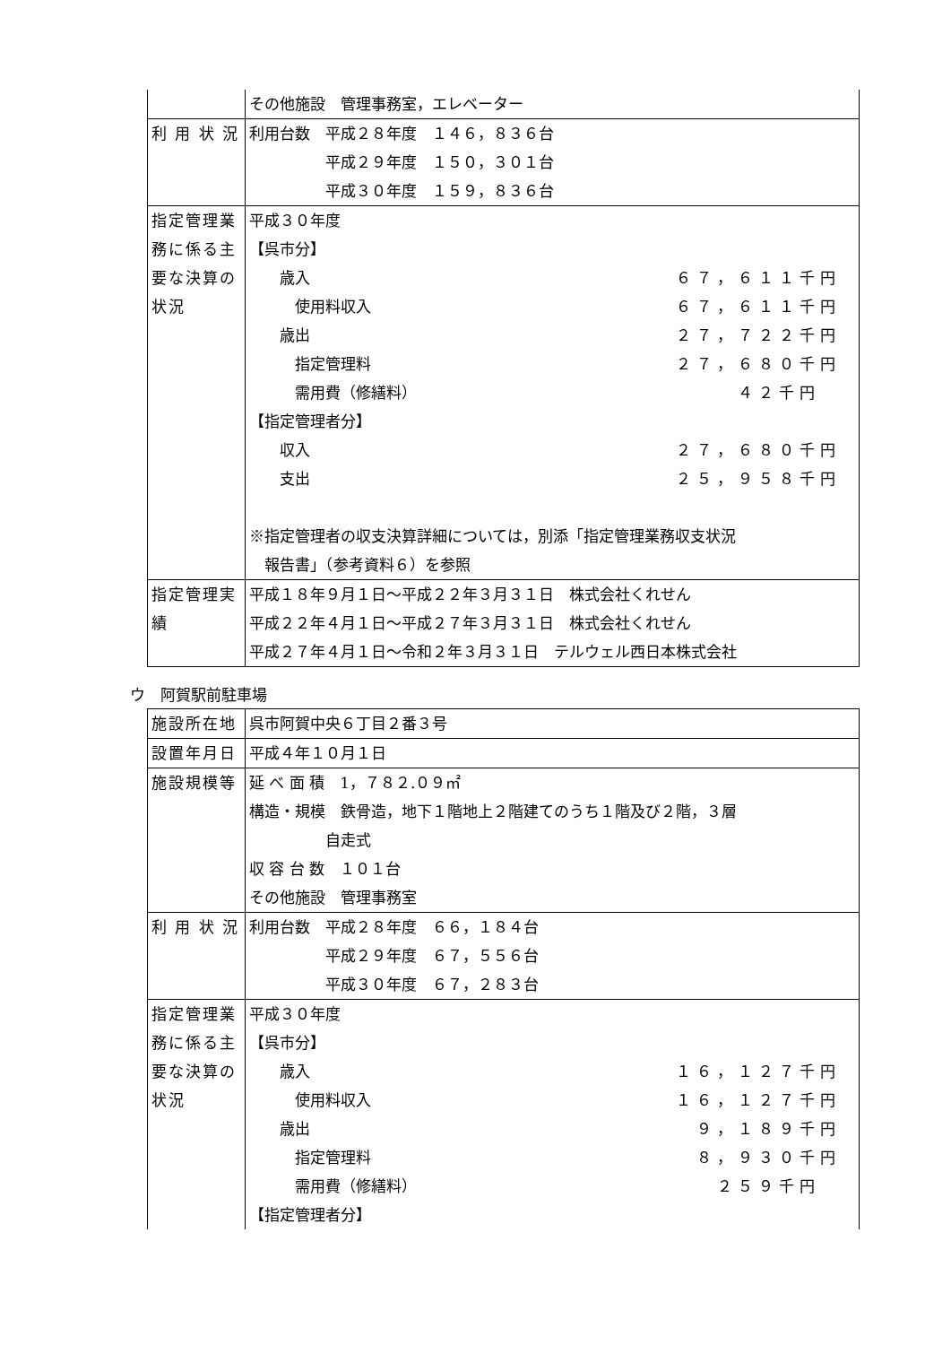| | その他施設 管理事務室，エレベーター |
| 利 用 状 況 | 利用台数 平成２８年度 １４６，８３６台 平成２９年度 １５０，３０１台 平成３０年度 １５９，８３６台 |
| 指定管理業務に係る主要な決算の状況 | 平成３０年度 【呉市分】 歳入 ６７，６１１千円 使用料収入 ６７，６１１千円 歳出 ２７，７２２千円 指定管理料 ２７，６８０千円 需用費（修繕料） ４２千円 【指定管理者分】 収入 ２７，６８０千円 支出 ２５，９５８千円 ※指定管理者の収支決算詳細については，別添「指定管理業務収支状況 報告書」（参考資料６）を参照 |
| 指定管理実績 | 平成１８年９月１日～平成２２年３月３１日 株式会社くれせん 平成２２年４月１日～平成２７年３月３１日 株式会社くれせん 平成２７年４月１日～令和２年３月３１日 テルウェル西日本株式会社 |
ウ　阿賀駅前駐車場
| 施設所在地 | 呉市阿賀中央６丁目２番３号 |
| 設置年月日 | 平成４年１０月１日 |
| 施設規模等 | 延 べ 面 積 1，７８２.０９㎡ 構造・規模 鉄骨造，地下１階地上２階建てのうち１階及び２階，３層 自走式 収 容 台 数 １０１台 その他施設 管理事務室 |
| 利 用 状 況 | 利用台数 平成２８年度 ６６，１８４台 平成２９年度 ６７，５５６台 平成３０年度 ６７，２８３台 |
| 指定管理業務に係る主要な決算の状況 | 平成３０年度 【呉市分】 歳入 １６，１２７千円 使用料収入 １６，１２７千円 歳出 ９，１８９千円 指定管理料 ８，９３０千円 需用費（修繕料） ２５９千円 【指定管理者分】 |